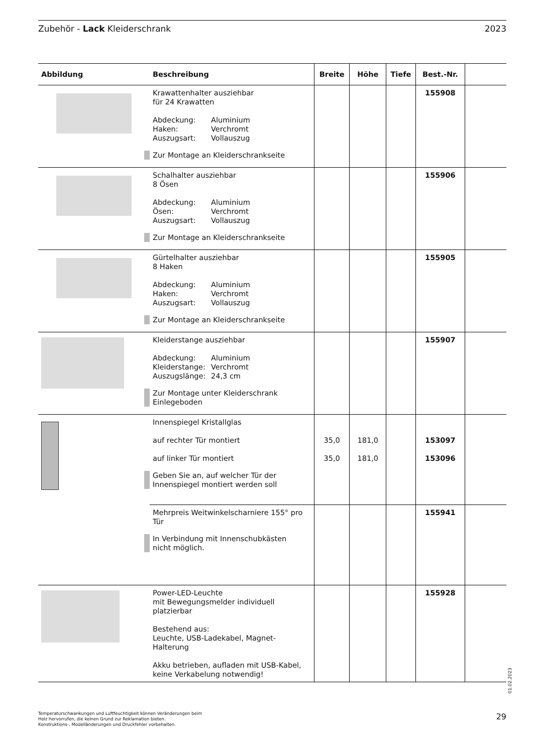Zubehör - Lack Kleiderschrank 2023
| Abbildung | Beschreibung | Breite | Höhe | Tiefe | Best.-Nr. | |
| --- | --- | --- | --- | --- | --- | --- |
| | Krawattenhalter ausziehbar für 24 Krawatten Abdeckung: Aluminium Haken: Verchromt Auszugsart: Vollauszug Zur Montage an Kleiderschrankseite | | | | 155908 | |
| | Schalhalter ausziehbar 8 Ösen Abdeckung: Aluminium Ösen: Verchromt Auszugsart: Vollauszug Zur Montage an Kleiderschrankseite | | | | 155906 | |
| | Gürtelhalter ausziehbar 8 Haken Abdeckung: Aluminium Haken: Verchromt Auszugsart: Vollauszug Zur Montage an Kleiderschrankseite | | | | 155905 | |
| | Kleiderstange ausziehbar Abdeckung: Aluminium Kleiderstange: Verchromt Auszugslänge: 24,3 cm Zur Montage unter Kleiderschrank Einlegeboden | | | | 155907 | |
| | Innenspiegel Kristallglas auf rechter Tür montiert auf linker Tür montiert Geben Sie an, auf welcher Tür der Innenspiegel montiert werden soll | 35,0 35,0 | 181,0 181,0 | | 153097 153096 | |
| | Mehrpreis Weitwinkelscharniere 155° pro Tür In Verbindung mit Innenschubkästen nicht möglich. | | | | 155941 | |
| | Power-LED-Leuchte mit Bewegungsmelder individuell platzierbar Bestehend aus: Leuchte, USB-Ladekabel, Magnet-Halterung Akku betrieben, aufladen mit USB-Kabel, keine Verkabelung notwendig! | | | | 155928 | |
01.02.2023
Temperaturschwankungen und Luftfeuchtigkeit können Veränderungen beim
Holz hervorrufen, die keinen Grund zur Reklamation bieten.
Konstruktions-, Modelländerungen und Druckfehler vorbehalten.
29